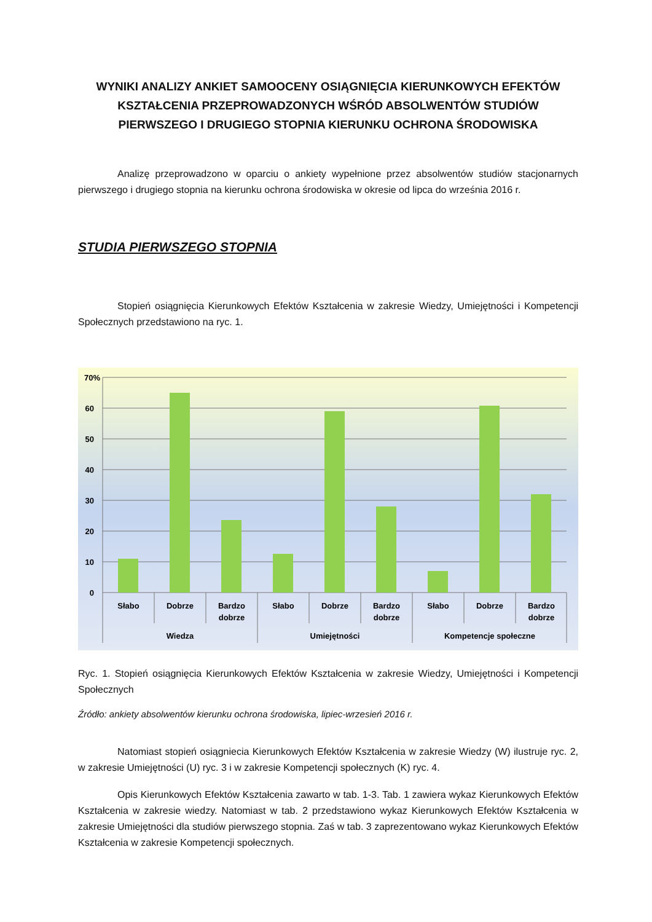WYNIKI ANALIZY ANKIET SAMOOCENY OSIĄGNIĘCIA KIERUNKOWYCH EFEKTÓW KSZTAŁCENIA PRZEPROWADZONYCH WŚRÓD ABSOLWENTÓW STUDIÓW PIERWSZEGO I DRUGIEGO STOPNIA KIERUNKU OCHRONA ŚRODOWISKA
Analizę przeprowadzono w oparciu o ankiety wypełnione przez absolwentów studiów stacjonarnych pierwszego i drugiego stopnia na kierunku ochrona środowiska w okresie od lipca do września 2016 r.
STUDIA PIERWSZEGO STOPNIA
Stopień osiągnięcia Kierunkowych Efektów Kształcenia w zakresie Wiedzy, Umiejętności i Kompetencji Społecznych przedstawiono na ryc. 1.
70%
60
50
40
30
20
10
0
Słabo
Dobrze
Bardzo
dobrze
Słabo
Dobrze
Bardzo
dobrze
Słabo
Dobrze
Bardzo
dobrze
Wiedza
Umiejętności
Kompetencje społeczne
Ryc. 1. Stopień osiągnięcia Kierunkowych Efektów Kształcenia w zakresie Wiedzy, Umiejętności i Kompetencji Społecznych
Źródło: ankiety absolwentów kierunku ochrona środowiska, lipiec-wrzesień 2016 r.
Natomiast stopień osiągniecia Kierunkowych Efektów Kształcenia w zakresie Wiedzy (W) ilustruje ryc. 2, w zakresie Umiejętności (U) ryc. 3 i w zakresie Kompetencji społecznych (K) ryc. 4.
Opis Kierunkowych Efektów Kształcenia zawarto w tab. 1-3. Tab. 1 zawiera wykaz Kierunkowych Efektów Kształcenia w zakresie wiedzy. Natomiast w tab. 2 przedstawiono wykaz Kierunkowych Efektów Kształcenia w zakresie Umiejętności dla studiów pierwszego stopnia. Zaś w tab. 3 zaprezentowano wykaz Kierunkowych Efektów Kształcenia w zakresie Kompetencji społecznych.